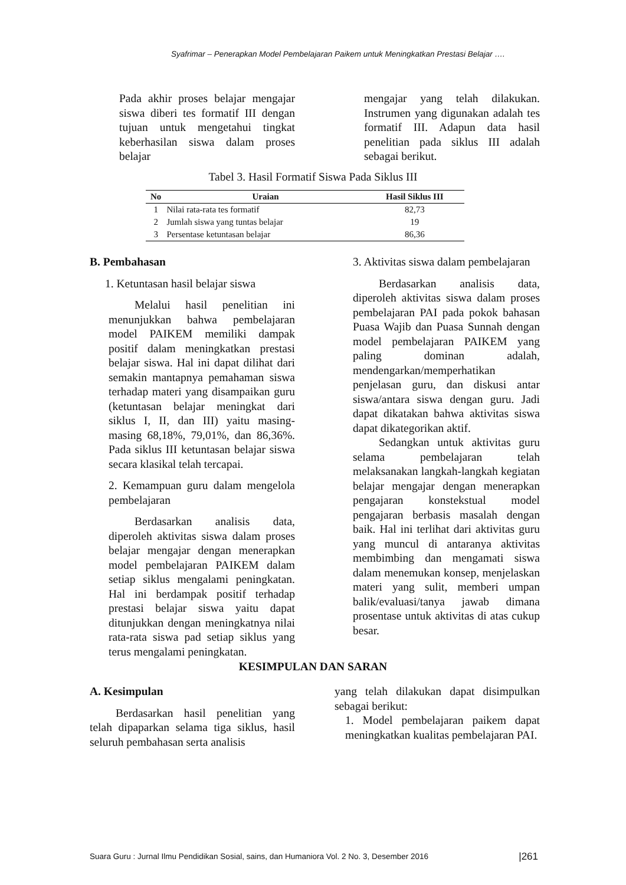Syafrimar – Penerapkan Model Pembelajaran Paikem untuk Meningkatkan Prestasi Belajar ….
Pada akhir proses belajar mengajar siswa diberi tes formatif III dengan tujuan untuk mengetahui tingkat keberhasilan siswa dalam proses belajar
mengajar yang telah dilakukan. Instrumen yang digunakan adalah tes formatif III. Adapun data hasil penelitian pada siklus III adalah sebagai berikut.
Tabel 3. Hasil Formatif Siswa Pada Siklus III
| No | Uraian | Hasil Siklus III |
| --- | --- | --- |
| 1 | Nilai rata-rata tes formatif | 82,73 |
| 2 | Jumlah siswa yang tuntas belajar | 19 |
| 3 | Persentase ketuntasan belajar | 86,36 |
B. Pembahasan
1. Ketuntasan hasil belajar siswa
Melalui hasil penelitian ini menunjukkan bahwa pembelajaran model PAIKEM memiliki dampak positif dalam meningkatkan prestasi belajar siswa. Hal ini dapat dilihat dari semakin mantapnya pemahaman siswa terhadap materi yang disampaikan guru (ketuntasan belajar meningkat dari siklus I, II, dan III) yaitu masing-masing 68,18%, 79,01%, dan 86,36%. Pada siklus III ketuntasan belajar siswa secara klasikal telah tercapai.
2. Kemampuan guru dalam mengelola pembelajaran
Berdasarkan analisis data, diperoleh aktivitas siswa dalam proses belajar mengajar dengan menerapkan model pembelajaran PAIKEM dalam setiap siklus mengalami peningkatan. Hal ini berdampak positif terhadap prestasi belajar siswa yaitu dapat ditunjukkan dengan meningkatnya nilai rata-rata siswa pad setiap siklus yang terus mengalami peningkatan.
3. Aktivitas siswa dalam pembelajaran
Berdasarkan analisis data, diperoleh aktivitas siswa dalam proses pembelajaran PAI pada pokok bahasan Puasa Wajib dan Puasa Sunnah dengan model pembelajaran PAIKEM yang paling dominan adalah, mendengarkan/memperhatikan penjelasan guru, dan diskusi antar siswa/antara siswa dengan guru. Jadi dapat dikatakan bahwa aktivitas siswa dapat dikategorikan aktif.
Sedangkan untuk aktivitas guru selama pembelajaran telah melaksanakan langkah-langkah kegiatan belajar mengajar dengan menerapkan pengajaran konstekstual model pengajaran berbasis masalah dengan baik. Hal ini terlihat dari aktivitas guru yang muncul di antaranya aktivitas membimbing dan mengamati siswa dalam menemukan konsep, menjelaskan materi yang sulit, memberi umpan balik/evaluasi/tanya jawab dimana prosentase untuk aktivitas di atas cukup besar.
KESIMPULAN DAN SARAN
A. Kesimpulan
Berdasarkan hasil penelitian yang telah dipaparkan selama tiga siklus, hasil seluruh pembahasan serta analisis
yang telah dilakukan dapat disimpulkan sebagai berikut:
1. Model pembelajaran paikem dapat meningkatkan kualitas pembelajaran PAI.
Suara Guru : Jurnal Ilmu Pendidikan Sosial, sains, dan Humaniora Vol. 2 No. 3, Desember 2016 |261